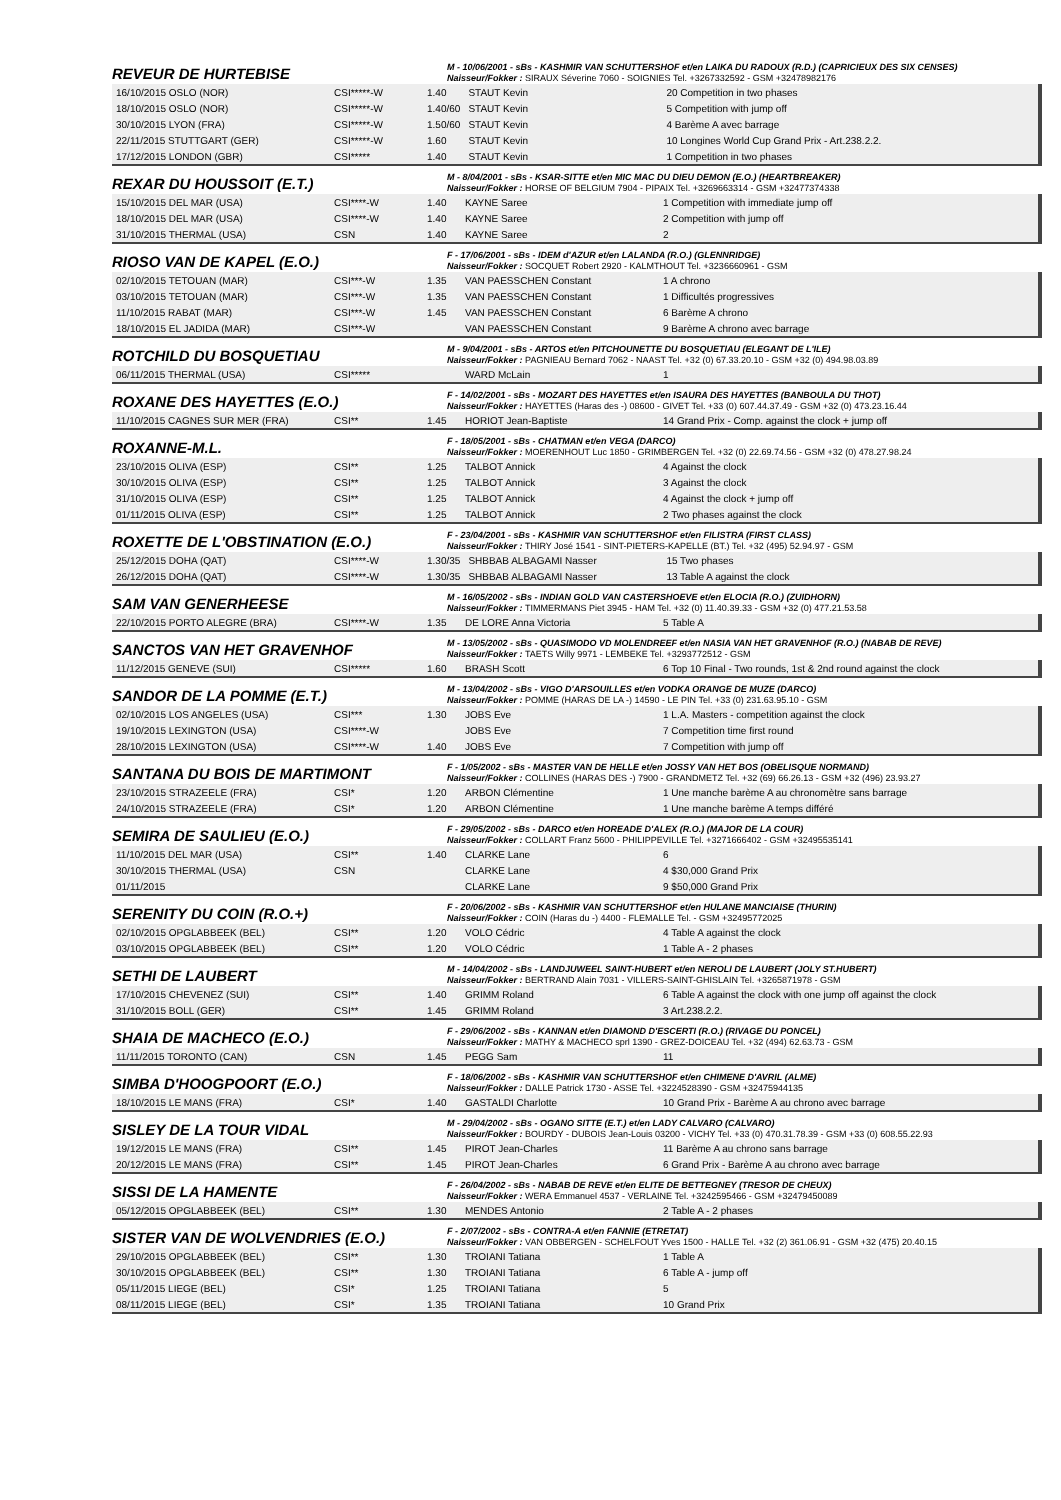REVEUR DE HURTEBISE
M - 10/06/2001 - sBs - KASHMIR VAN SCHUTTERSHOF et/en LAIKA DU RADOUX (R.D.) (CAPRICIEUX DES SIX CENSES)
Naisseur/Fokker : SIRAUX Séverine 7060 - SOIGNIES Tel. +3267332592 - GSM +32478982176
| 16/10/2015 OSLO (NOR) | CSI*****-W | 1.40 | STAUT Kevin | 20 Competition in two phases |
| 18/10/2015 OSLO (NOR) | CSI*****-W | 1.40/60 | STAUT Kevin | 5 Competition with jump off |
| 30/10/2015 LYON (FRA) | CSI*****-W | 1.50/60 | STAUT Kevin | 4 Barème A avec barrage |
| 22/11/2015 STUTTGART (GER) | CSI*****-W | 1.60 | STAUT Kevin | 10 Longines World Cup Grand Prix - Art.238.2.2. |
| 17/12/2015 LONDON (GBR) | CSI***** | 1.40 | STAUT Kevin | 1 Competition in two phases |
REXAR DU HOUSSOIT (E.T.)
M - 8/04/2001 - sBs - KSAR-SITTE et/en MIC MAC DU DIEU DEMON (E.O.) (HEARTBREAKER)
Naisseur/Fokker : HORSE OF BELGIUM 7904 - PIPAIX Tel. +3269663314 - GSM +32477374338
| 15/10/2015 DEL MAR (USA) | CSI****-W | 1.40 | KAYNE Saree | 1 Competition with immediate jump off |
| 18/10/2015 DEL MAR (USA) | CSI****-W | 1.40 | KAYNE Saree | 2 Competition with jump off |
| 31/10/2015 THERMAL (USA) | CSN | 1.40 | KAYNE Saree | 2 |
RIOSO VAN DE KAPEL (E.O.)
F - 17/06/2001 - sBs - IDEM d'AZUR et/en LALANDA (R.O.) (GLENNRIDGE)
Naisseur/Fokker : SOCQUET Robert 2920 - KALMTHOUT Tel. +3236660961 - GSM
| 02/10/2015 TETOUAN (MAR) | CSI***-W | 1.35 | VAN PAESSCHEN Constant | 1 A chrono |
| 03/10/2015 TETOUAN (MAR) | CSI***-W | 1.35 | VAN PAESSCHEN Constant | 1 Difficultés progressives |
| 11/10/2015 RABAT (MAR) | CSI***-W | 1.45 | VAN PAESSCHEN Constant | 6 Barème A chrono |
| 18/10/2015 EL JADIDA (MAR) | CSI***-W | | VAN PAESSCHEN Constant | 9 Barème A chrono avec barrage |
ROTCHILD DU BOSQUETIAU
M - 9/04/2001 - sBs - ARTOS et/en PITCHOUNETTE DU BOSQUETIAU (ELEGANT DE L'ILE)
Naisseur/Fokker : PAGNIEAU Bernard 7062 - NAAST Tel. +32 (0) 67.33.20.10 - GSM +32 (0) 494.98.03.89
| 06/11/2015 THERMAL (USA) | CSI***** | | WARD McLain | 1 |
ROXANE DES HAYETTES (E.O.)
F - 14/02/2001 - sBs - MOZART DES HAYETTES et/en ISAURA DES HAYETTES (BANBOULA DU THOT)
Naisseur/Fokker : HAYETTES (Haras des -) 08600 - GIVET Tel. +33 (0) 607.44.37.49 - GSM +32 (0) 473.23.16.44
| 11/10/2015 CAGNES SUR MER (FRA) | CSI** | 1.45 | HORIOT Jean-Baptiste | 14 Grand Prix - Comp. against the clock + jump off |
ROXANNE-M.L.
F - 18/05/2001 - sBs - CHATMAN et/en VEGA (DARCO)
Naisseur/Fokker : MOERENHOUT Luc 1850 - GRIMBERGEN Tel. +32 (0) 22.69.74.56 - GSM +32 (0) 478.27.98.24
| 23/10/2015 OLIVA (ESP) | CSI** | 1.25 | TALBOT Annick | 4 Against the clock |
| 30/10/2015 OLIVA (ESP) | CSI** | 1.25 | TALBOT Annick | 3 Against the clock |
| 31/10/2015 OLIVA (ESP) | CSI** | 1.25 | TALBOT Annick | 4 Against the clock + jump off |
| 01/11/2015 OLIVA (ESP) | CSI** | 1.25 | TALBOT Annick | 2 Two phases against the clock |
ROXETTE DE L'OBSTINATION (E.O.)
F - 23/04/2001 - sBs - KASHMIR VAN SCHUTTERSHOF et/en FILISTRA (FIRST CLASS)
Naisseur/Fokker : THIRY José 1541 - SINT-PIETERS-KAPELLE (BT.) Tel. +32 (495) 52.94.97 - GSM
| 25/12/2015 DOHA (QAT) | CSI****-W | 1.30/35 | SHBBAB ALBAGAMI Nasser | 15 Two phases |
| 26/12/2015 DOHA (QAT) | CSI****-W | 1.30/35 | SHBBAB ALBAGAMI Nasser | 13 Table A against the clock |
SAM VAN GENERHEESE
M - 16/05/2002 - sBs - INDIAN GOLD VAN CASTERSHOEVE et/en ELOCIA (R.O.) (ZUIDHORN)
Naisseur/Fokker : TIMMERMANS Piet 3945 - HAM Tel. +32 (0) 11.40.39.33 - GSM +32 (0) 477.21.53.58
| 22/10/2015 PORTO ALEGRE (BRA) | CSI****-W | 1.35 | DE LORE Anna Victoria | 5 Table A |
SANCTOS VAN HET GRAVENHOF
M - 13/05/2002 - sBs - QUASIMODO VD MOLENDREEF et/en NASIA VAN HET GRAVENHOF (R.O.) (NABAB DE REVE)
Naisseur/Fokker : TAETS Willy 9971 - LEMBEKE Tel. +3293772512 - GSM
| 11/12/2015 GENEVE (SUI) | CSI***** | 1.60 | BRASH Scott | 6 Top 10 Final - Two rounds, 1st & 2nd round against the clock |
SANDOR DE LA POMME (E.T.)
M - 13/04/2002 - sBs - VIGO D'ARSOUILLES et/en VODKA ORANGE DE MUZE (DARCO)
Naisseur/Fokker : POMME (HARAS DE LA -) 14590 - LE PIN Tel. +33 (0) 231.63.95.10 - GSM
| 02/10/2015 LOS ANGELES (USA) | CSI*** | 1.30 | JOBS Eve | 1 L.A. Masters - competition against the clock |
| 19/10/2015 LEXINGTON (USA) | CSI****-W | | JOBS Eve | 7 Competition time first round |
| 28/10/2015 LEXINGTON (USA) | CSI****-W | 1.40 | JOBS Eve | 7 Competition with jump off |
SANTANA DU BOIS DE MARTIMONT
F - 1/05/2002 - sBs - MASTER VAN DE HELLE et/en JOSSY VAN HET BOS (OBELISQUE NORMAND)
Naisseur/Fokker : COLLINES (HARAS DES -) 7900 - GRANDMETZ Tel. +32 (69) 66.26.13 - GSM +32 (496) 23.93.27
| 23/10/2015 STRAZEELE (FRA) | CSI* | 1.20 | ARBON Clémentine | 1 Une manche barème A au chronomètre sans barrage |
| 24/10/2015 STRAZEELE (FRA) | CSI* | 1.20 | ARBON Clémentine | 1 Une manche barème A temps différé |
SEMIRA DE SAULIEU (E.O.)
F - 29/05/2002 - sBs - DARCO et/en HOREADE D'ALEX (R.O.) (MAJOR DE LA COUR)
Naisseur/Fokker : COLLART Franz 5600 - PHILIPPEVILLE Tel. +3271666402 - GSM +32495535141
| 11/10/2015 DEL MAR (USA) | CSI** | 1.40 | CLARKE Lane | 6 |
| 30/10/2015 THERMAL (USA) | CSN | | CLARKE Lane | 4 $30,000 Grand Prix |
| 01/11/2015 | | | CLARKE Lane | 9 $50,000 Grand Prix |
SERENITY DU COIN (R.O.+)
F - 20/06/2002 - sBs - KASHMIR VAN SCHUTTERSHOF et/en HULANE MANCIAISE (THURIN)
Naisseur/Fokker : COIN (Haras du -) 4400 - FLEMALLE Tel. - GSM +32495772025
| 02/10/2015 OPGLABBEEK (BEL) | CSI** | 1.20 | VOLO Cédric | 4 Table A against the clock |
| 03/10/2015 OPGLABBEEK (BEL) | CSI** | 1.20 | VOLO Cédric | 1 Table A - 2 phases |
SETHI DE LAUBERT
M - 14/04/2002 - sBs - LANDJUWEEL SAINT-HUBERT et/en NEROLI DE LAUBERT (JOLY ST.HUBERT)
Naisseur/Fokker : BERTRAND Alain 7031 - VILLERS-SAINT-GHISLAIN Tel. +3265871978 - GSM
| 17/10/2015 CHEVENEZ (SUI) | CSI** | 1.40 | GRIMM Roland | 6 Table A against the clock with one jump off against the clock |
| 31/10/2015 BOLL (GER) | CSI** | 1.45 | GRIMM Roland | 3 Art.238.2.2. |
SHAIA DE MACHECO (E.O.)
F - 29/06/2002 - sBs - KANNAN et/en DIAMOND D'ESCERTI (R.O.) (RIVAGE DU PONCEL)
Naisseur/Fokker : MATHY & MACHECO sprl 1390 - GREZ-DOICEAU Tel. +32 (494) 62.63.73 - GSM
| 11/11/2015 TORONTO (CAN) | CSN | 1.45 | PEGG Sam | 11 |
SIMBA D'HOOGPOORT (E.O.)
F - 18/06/2002 - sBs - KASHMIR VAN SCHUTTERSHOF et/en CHIMENE D'AVRIL (ALME)
Naisseur/Fokker : DALLE Patrick 1730 - ASSE Tel. +3224528390 - GSM +32475944135
| 18/10/2015 LE MANS (FRA) | CSI* | 1.40 | GASTALDI Charlotte | 10 Grand Prix - Barème A au chrono avec barrage |
SISLEY DE LA TOUR VIDAL
M - 29/04/2002 - sBs - OGANO SITTE (E.T.) et/en LADY CALVARO (CALVARO)
Naisseur/Fokker : BOURDY - DUBOIS Jean-Louis 03200 - VICHY Tel. +33 (0) 470.31.78.39 - GSM +33 (0) 608.55.22.93
| 19/12/2015 LE MANS (FRA) | CSI** | 1.45 | PIROT Jean-Charles | 11 Barème A au chrono sans barrage |
| 20/12/2015 LE MANS (FRA) | CSI** | 1.45 | PIROT Jean-Charles | 6 Grand Prix - Barème A au chrono avec barrage |
SISSI DE LA HAMENTE
F - 26/04/2002 - sBs - NABAB DE REVE et/en ELITE DE BETTEGNEY (TRESOR DE CHEUX)
Naisseur/Fokker : WERA Emmanuel 4537 - VERLAINE Tel. +3242595466 - GSM +32479450089
| 05/12/2015 OPGLABBEEK (BEL) | CSI** | 1.30 | MENDES Antonio | 2 Table A - 2 phases |
SISTER VAN DE WOLVENDRIES (E.O.)
F - 2/07/2002 - sBs - CONTRA-A et/en FANNIE (ETRETAT)
Naisseur/Fokker : VAN OBBERGEN - SCHELFOUT Yves 1500 - HALLE Tel. +32 (2) 361.06.91 - GSM +32 (475) 20.40.15
| 29/10/2015 OPGLABBEEK (BEL) | CSI** | 1.30 | TROIANI Tatiana | 1 Table A |
| 30/10/2015 OPGLABBEEK (BEL) | CSI** | 1.30 | TROIANI Tatiana | 6 Table A - jump off |
| 05/11/2015 LIEGE (BEL) | CSI* | 1.25 | TROIANI Tatiana | 5 |
| 08/11/2015 LIEGE (BEL) | CSI* | 1.35 | TROIANI Tatiana | 10 Grand Prix |